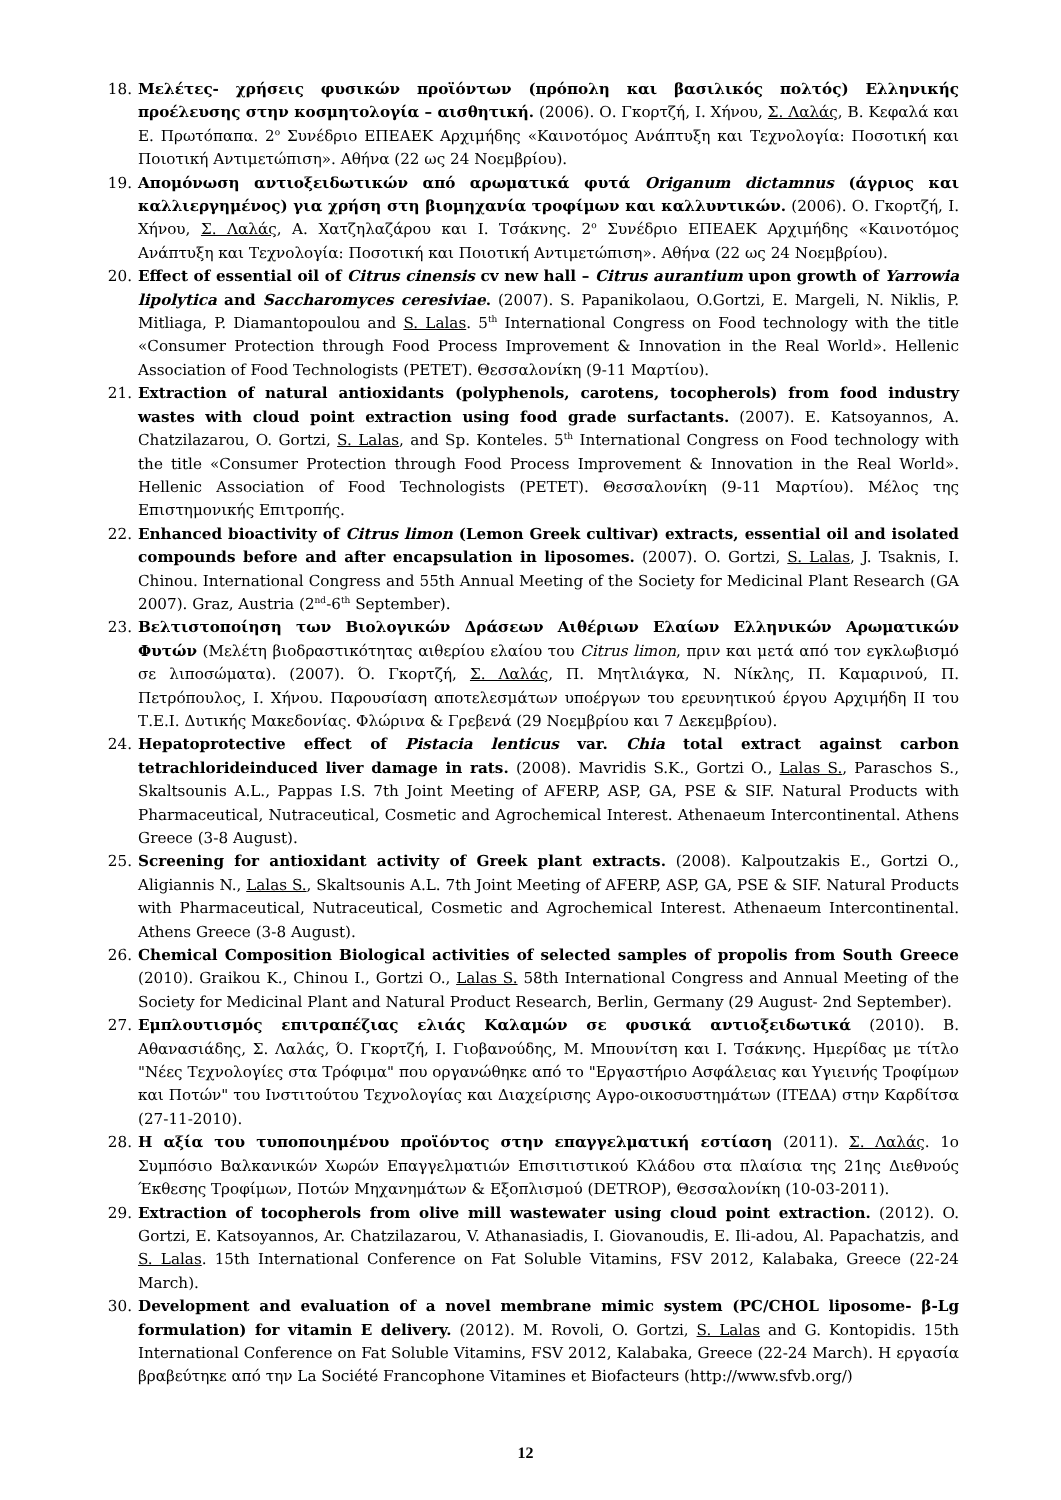18. Μελέτες- χρήσεις φυσικών προϊόντων (πρόπολη και βασιλικός πολτός) Ελληνικής προέλευσης στην κοσμητολογία – αισθητική. (2006). Ο. Γκορτζή, Ι. Χήνου, Σ. Λαλάς, Β. Κεφαλά και Ε. Πρωτόπαπα. 2<sup>ο</sup> Συνέδριο ΕΠΕΑΕΚ Αρχιμήδης «Καινοτόμος Ανάπτυξη και Τεχνολογία: Ποσοτική και Ποιοτική Αντιμετώπιση». Αθήνα (22 ως 24 Νοεμβρίου).
19. Απομόνωση αντιοξειδωτικών από αρωματικά φυτά Origanum dictamnus (άγριος και καλλιεργημένος) για χρήση στη βιομηχανία τροφίμων και καλλυντικών. (2006). Ο. Γκορτζή, Ι. Χήνου, Σ. Λαλάς, Α. Χατζηλαζάρου και Ι. Τσάκνης. 2<sup>ο</sup> Συνέδριο ΕΠΕΑΕΚ Αρχιμήδης «Καινοτόμος Ανάπτυξη και Τεχνολογία: Ποσοτική και Ποιοτική Αντιμετώπιση». Αθήνα (22 ως 24 Νοεμβρίου).
20. Effect of essential oil of Citrus cinensis cv new hall – Citrus aurantium upon growth of Yarrowia lipolytica and Saccharomyces ceresiviae. (2007). S. Papanikolaou, O.Gortzi, E. Margeli, N. Niklis, P. Mitliaga, P. Diamantopoulou and S. Lalas. 5<sup>th</sup> International Congress on Food technology with the title «Consumer Protection through Food Process Improvement & Innovation in the Real World». Hellenic Association of Food Technologists (PETET). Θεσσαλονίκη (9-11 Μαρτίου).
21. Extraction of natural antioxidants (polyphenols, carotens, tocopherols) from food industry wastes with cloud point extraction using food grade surfactants. (2007). E. Katsoyannos, A. Chatzilazarou, O. Gortzi, S. Lalas, and Sp. Konteles. 5<sup>th</sup> International Congress on Food technology with the title «Consumer Protection through Food Process Improvement & Innovation in the Real World». Hellenic Association of Food Technologists (PETET). Θεσσαλονίκη (9-11 Μαρτίου). Μέλος της Επιστημονικής Επιτροπής.
22. Enhanced bioactivity of Citrus limon (Lemon Greek cultivar) extracts, essential oil and isolated compounds before and after encapsulation in liposomes. (2007). O. Gortzi, S. Lalas, J. Tsaknis, I. Chinou. International Congress and 55th Annual Meeting of the Society for Medicinal Plant Research (GA 2007). Graz, Austria (2<sup>nd</sup>-6<sup>th</sup> September).
23. Βελτιστοποίηση των Βιολογικών Δράσεων Αιθέριων Ελαίων Ελληνικών Αρωματικών Φυτών (Μελέτη βιοδραστικότητας αιθερίου ελαίου του Citrus limon, πριν και μετά από τον εγκλωβισμό σε λιποσώματα). (2007). Ό. Γκορτζή, Σ. Λαλάς, Π. Μητλιάγκα, Ν. Νίκλης, Π. Καμαρινού, Π. Πετρόπουλος, Ι. Χήνου. Παρουσίαση αποτελεσμάτων υποέργων του ερευνητικού έργου Αρχιμήδη ΙΙ του Τ.Ε.Ι. Δυτικής Μακεδονίας. Φλώρινα & Γρεβενά (29 Νοεμβρίου και 7 Δεκεμβρίου).
24. Hepatoprotective effect of Pistacia lenticus var. Chia total extract against carbon tetrachlorideinduced liver damage in rats. (2008). Mavridis S.K., Gortzi O., Lalas S., Paraschos S., Skaltsounis A.L., Pappas I.S. 7th Joint Meeting of AFERP, ASP, GA, PSE & SIF. Natural Products with Pharmaceutical, Nutraceutical, Cosmetic and Agrochemical Interest. Athenaeum Intercontinental. Athens Greece (3-8 August).
25. Screening for antioxidant activity of Greek plant extracts. (2008). Kalpoutzakis E., Gortzi O., Aligiannis N., Lalas S., Skaltsounis A.L. 7th Joint Meeting of AFERP, ASP, GA, PSE & SIF. Natural Products with Pharmaceutical, Nutraceutical, Cosmetic and Agrochemical Interest. Athenaeum Intercontinental. Athens Greece (3-8 August).
26. Chemical Composition Biological activities of selected samples of propolis from South Greece (2010). Graikou K., Chinou I., Gortzi O., Lalas S. 58th International Congress and Annual Meeting of the Society for Medicinal Plant and Natural Product Research, Berlin, Germany (29 August- 2nd September).
27. Εμπλουτισμός επιτραπέζιας ελιάς Καλαμών σε φυσικά αντιοξειδωτικά (2010). Β. Αθανασιάδης, Σ. Λαλάς, Ό. Γκορτζή, Ι. Γιοβανούδης, Μ. Μπουνίτση και Ι. Τσάκνης. Ημερίδας με τίτλο "Νέες Τεχνολογίες στα Τρόφιμα" που οργανώθηκε από το "Εργαστήριο Ασφάλειας και Υγιεινής Τροφίμων και Ποτών" του Ινστιτούτου Τεχνολογίας και Διαχείρισης Αγρο-οικοσυστημάτων (ΙΤΕΔΑ) στην Καρδίτσα (27-11-2010).
28. Η αξία του τυποποιημένου προϊόντος στην επαγγελματική εστίαση (2011). Σ. Λαλάς. 1ο Συμπόσιο Βαλκανικών Χωρών Επαγγελματιών Επισιτιστικού Κλάδου στα πλαίσια της 21ης Διεθνούς Έκθεσης Τροφίμων, Ποτών Μηχανημάτων & Εξοπλισμού (DETROP), Θεσσαλονίκη (10-03-2011).
29. Extraction of tocopherols from olive mill wastewater using cloud point extraction. (2012). O. Gortzi, E. Katsoyannos, Ar. Chatzilazarou, V. Athanasiadis, I. Giovanoudis, E. Ili-adou, Al. Papachatzis, and S. Lalas. 15th International Conference on Fat Soluble Vitamins, FSV 2012, Kalabaka, Greece (22-24 March).
30. Development and evaluation of a novel membrane mimic system (PC/CHOL liposome- β-Lg formulation) for vitamin E delivery. (2012). M. Rovoli, O. Gortzi, S. Lalas and G. Kontopidis. 15th International Conference on Fat Soluble Vitamins, FSV 2012, Kalabaka, Greece (22-24 March). Η εργασία βραβεύτηκε από την La Société Francophone Vitamines et Biofacteurs (http://www.sfvb.org/)
12